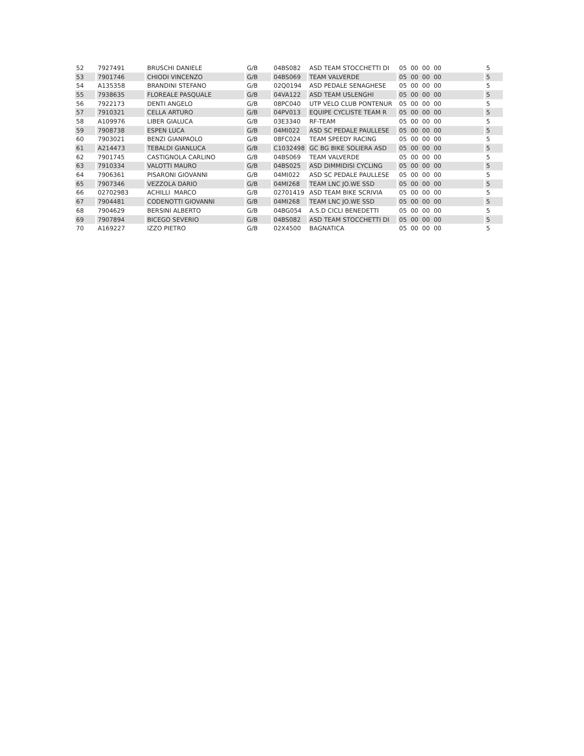| 52 | 7927491 | BRUSCHI DANIELE | G/B | 04BS082 | ASD TEAM STOCCHETTI DI | 05 00 00 00 | 5 |
| 53 | 7901746 | CHIODI VINCENZO | G/B | 04BS069 | TEAM VALVERDE | 05 00 00 00 | 5 |
| 54 | A135358 | BRANDINI STEFANO | G/B | 02Q0194 | ASD PEDALE SENAGHESE | 05 00 00 00 | 5 |
| 55 | 7938635 | FLOREALE PASQUALE | G/B | 04VA122 | ASD TEAM USLENGHI | 05 00 00 00 | 5 |
| 56 | 7922173 | DENTI ANGELO | G/B | 08PC040 | UTP VELO CLUB PONTENUR | 05 00 00 00 | 5 |
| 57 | 7910321 | CELLA ARTURO | G/B | 04PV013 | EQUIPE CYCLISTE TEAM R | 05 00 00 00 | 5 |
| 58 | A109976 | LIBER GIALUCA | G/B | 03E3340 | RF-TEAM | 05 00 00 00 | 5 |
| 59 | 7908738 | ESPEN LUCA | G/B | 04MI022 | ASD SC PEDALE PAULLESE | 05 00 00 00 | 5 |
| 60 | 7903021 | BENZI GIANPAOLO | G/B | 08FC024 | TEAM SPEEDY RACING | 05 00 00 00 | 5 |
| 61 | A214473 | TEBALDI GIANLUCA | G/B | C1032498 | GC BG BIKE SOLIERA ASD | 05 00 00 00 | 5 |
| 62 | 7901745 | CASTIGNOLA CARLINO | G/B | 04BS069 | TEAM VALVERDE | 05 00 00 00 | 5 |
| 63 | 7910334 | VALOTTI MAURO | G/B | 04BS025 | ASD DIMMIDISI CYCLING | 05 00 00 00 | 5 |
| 64 | 7906361 | PISARONI GIOVANNI | G/B | 04MI022 | ASD SC PEDALE PAULLESE | 05 00 00 00 | 5 |
| 65 | 7907346 | VEZZOLA DARIO | G/B | 04MI268 | TEAM LNC JO.WE SSD | 05 00 00 00 | 5 |
| 66 | 02702983 | ACHILLI MARCO | G/B | 02701419 | ASD TEAM BIKE SCRIVIA | 05 00 00 00 | 5 |
| 67 | 7904481 | CODENOTTI GIOVANNI | G/B | 04MI268 | TEAM LNC JO.WE SSD | 05 00 00 00 | 5 |
| 68 | 7904629 | BERSINI ALBERTO | G/B | 04BG054 | A.S.D CICLI BENEDETTI | 05 00 00 00 | 5 |
| 69 | 7907894 | BICEGO SEVERIO | G/B | 04BS082 | ASD TEAM STOCCHETTI DI | 05 00 00 00 | 5 |
| 70 | A169227 | IZZO PIETRO | G/B | 02X4500 | BAGNATICA | 05 00 00 00 | 5 |